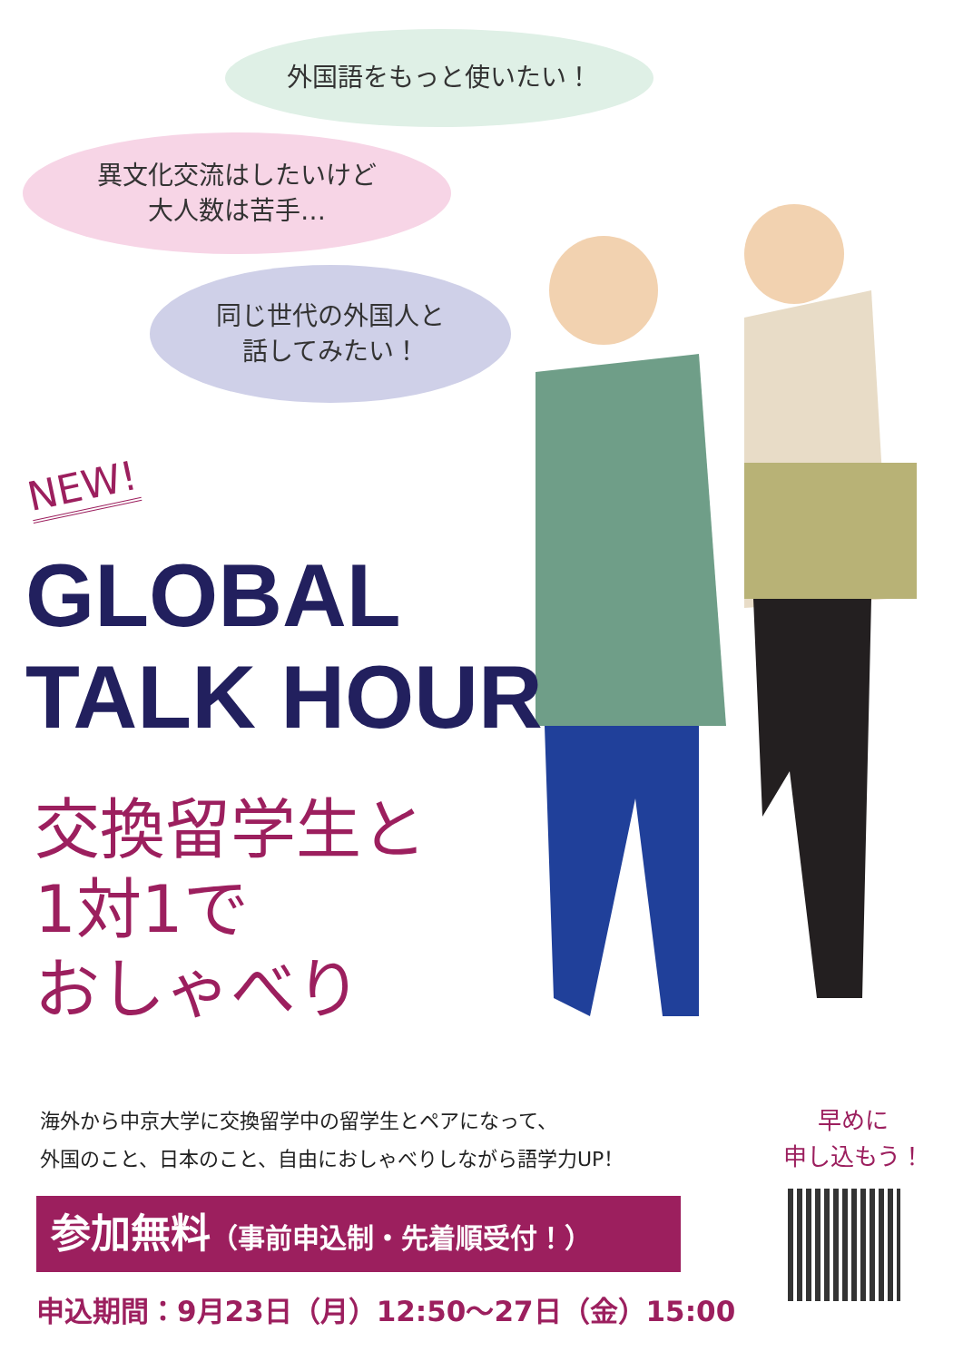外国語をもっと使いたい！
異文化交流はしたいけど
大人数は苦手…
同じ世代の外国人と
話してみたい！
NEW!
GLOBAL
TALK HOUR
交換留学生と
1対1で
おしゃべり
海外から中京大学に交換留学中の留学生とペアになって、
外国のこと、日本のこと、自由におしゃべりしながら語学力UP！
参加無料（事前申込制・先着順受付！）
申込期間：9月23日（月）12:50～27日（金）15:00
早めに
申し込もう！